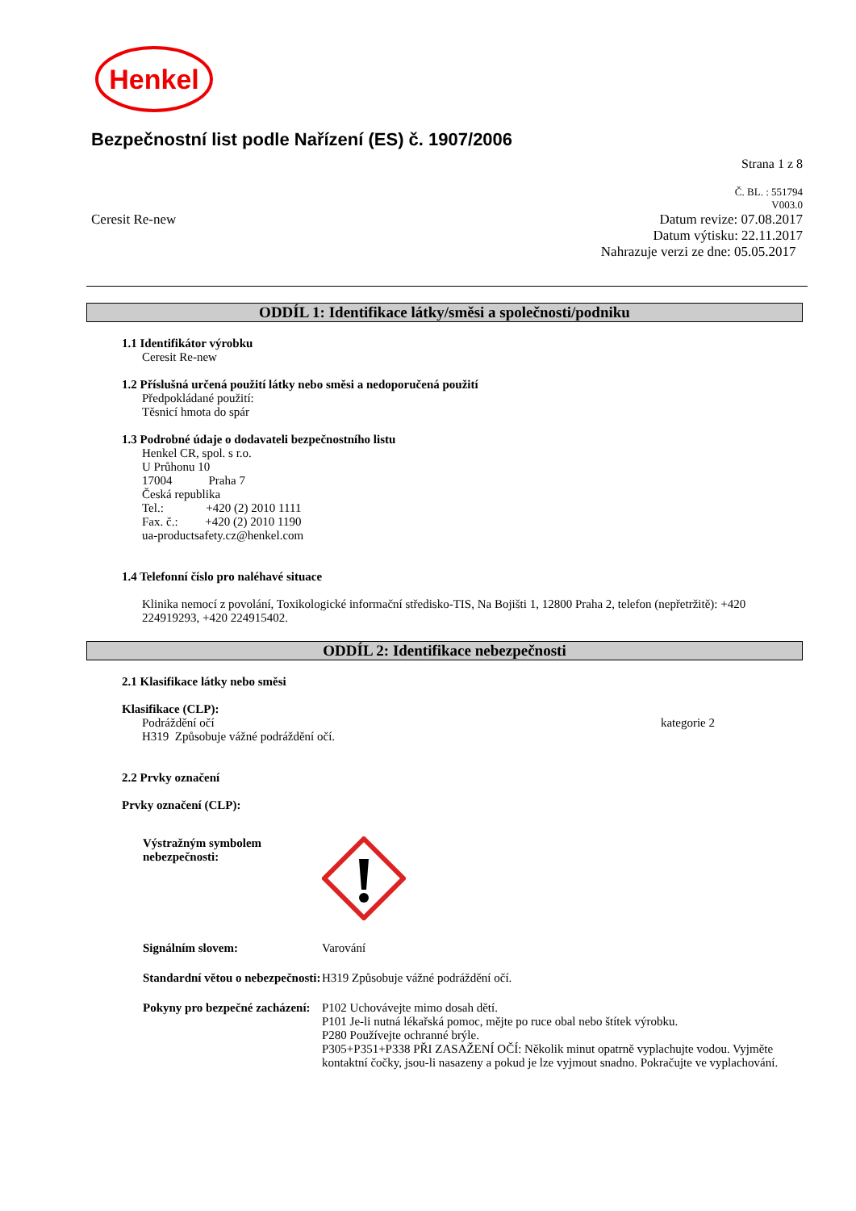Henkel
Bezpečnostní list podle Nařízení (ES) č. 1907/2006
Strana 1 z 8
Č. BL. : 551794
V003.0
Ceresit Re-new Datum revize: 07.08.2017
Datum výtisku: 22.11.2017
Nahrazuje verzi ze dne: 05.05.2017
ODDÍL 1: Identifikace látky/směsi a společnosti/podniku
1.1 Identifikátor výrobku
Ceresit Re-new
1.2 Příslušná určená použití látky nebo směsi a nedoporučená použití
Předpokládané použití:
Těsnicí hmota do spár
1.3 Podrobné údaje o dodavateli bezpečnostního listu
Henkel CR, spol. s r.o.
U Průhonu 10
17004 Praha 7
Česká republika
Tel.: +420 (2) 2010 1111
Fax. č.: +420 (2) 2010 1190
ua-productsafety.cz@henkel.com
1.4 Telefonní číslo pro naléhavé situace
Klinika nemocí z povolání, Toxikologické informační středisko-TIS, Na Bojišti 1, 12800 Praha 2, telefon (nepřetržitě): +420 224919293, +420 224915402.
ODDÍL 2: Identifikace nebezpečnosti
2.1 Klasifikace látky nebo směsi
Klasifikace (CLP):
Podráždění očí kategorie 2
H319 Způsobuje vážné podráždění očí.
2.2 Prvky označení
Prvky označení (CLP):
Výstražným symbolem nebezpečnosti:
Signálním slovem: Varování
Standardní větou o nebezpečnosti:
H319 Způsobuje vážné podráždění očí.
Pokyny pro bezpečné zacházení:
P102 Uchovávejte mimo dosah dětí.
P101 Je-li nutná lékařská pomoc, mějte po ruce obal nebo štítek výrobku.
P280 Používejte ochranné brýle.
P305+P351+P338 PŘI ZASAŽENÍ OČÍ: Několik minut opatrně vyplachujte vodou. Vyjměte kontaktní čočky, jsou-li nasazeny a pokud je lze vyjmout snadno. Pokračujte ve vyplachování.